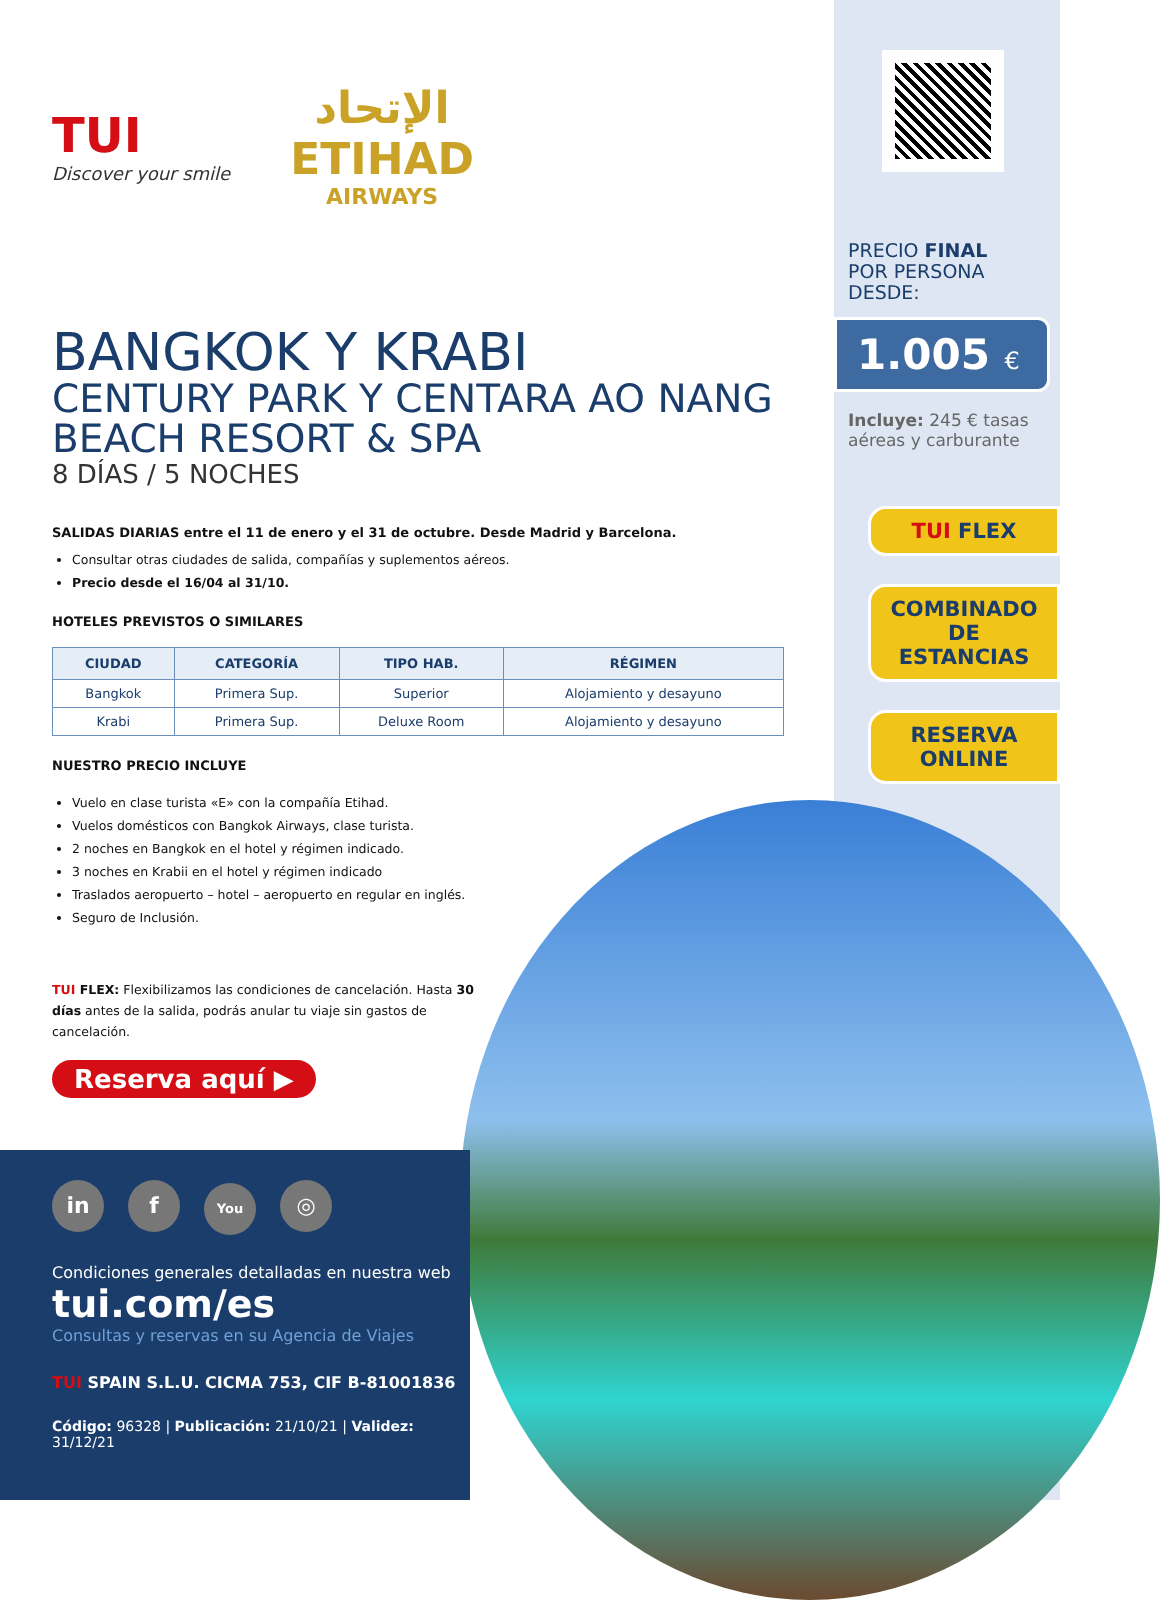PRECIO FINAL
POR PERSONA DESDE:
1.005 €
Incluye: 245 € tasas aéreas y carburante
TUI FLEX
COMBINADO DE
ESTANCIAS
RESERVA
ONLINE
TUI
Discover your smile
الإتحاد
ETIHAD
AIRWAYS
BANGKOK Y KRABI
CENTURY PARK Y CENTARA AO NANG BEACH RESORT & SPA
8 DÍAS / 5 NOCHES
SALIDAS DIARIAS entre el 11 de enero y el 31 de octubre. Desde Madrid y Barcelona.
Consultar otras ciudades de salida, compañías y suplementos aéreos.
Precio desde el 16/04 al 31/10.
HOTELES PREVISTOS O SIMILARES
| CIUDAD | CATEGORÍA | TIPO HAB. | RÉGIMEN |
| --- | --- | --- | --- |
| Bangkok | Primera Sup. | Superior | Alojamiento y desayuno |
| Krabi | Primera Sup. | Deluxe Room | Alojamiento y desayuno |
NUESTRO PRECIO INCLUYE
Vuelo en clase turista «E» con la compañía Etihad.
Vuelos domésticos con Bangkok Airways, clase turista.
2 noches en Bangkok en el hotel y régimen indicado.
3 noches en Krabii en el hotel y régimen indicado
Traslados aeropuerto – hotel – aeropuerto en regular en inglés.
Seguro de Inclusión.
TUI FLEX: Flexibilizamos las condiciones de cancelación. Hasta 30 días antes de la salida, podrás anular tu viaje sin gastos de cancelación.
Reserva aquí ▶
in f You
◎
Condiciones generales detalladas en nuestra web
tui.com/es
Consultas y reservas en su Agencia de Viajes
TUI SPAIN S.L.U. CICMA 753, CIF B-81001836
Código: 96328 | Publicación: 21/10/21 | Validez: 31/12/21